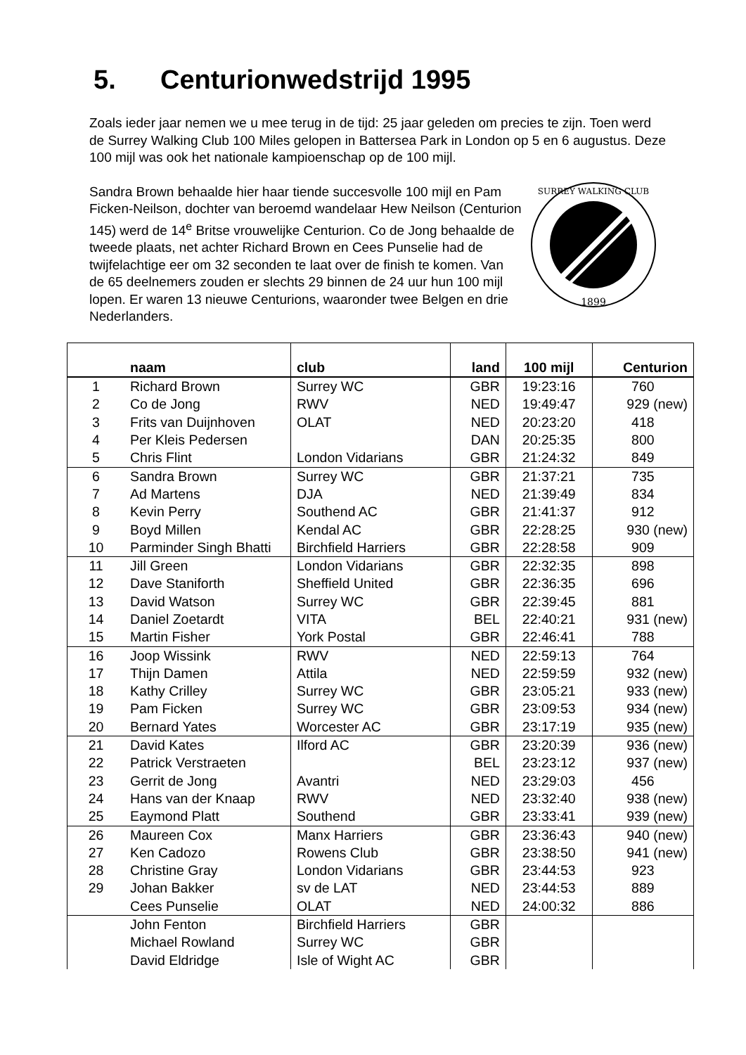5. Centurionwedstrijd 1995
Zoals ieder jaar nemen we u mee terug in de tijd: 25 jaar geleden om precies te zijn. Toen werd de Surrey Walking Club 100 Miles gelopen in Battersea Park in London op 5 en 6 augustus. Deze 100 mijl was ook het nationale kampioenschap op de 100 mijl.
1899
SURREY WALKING CLUB
Sandra Brown behaalde hier haar tiende succesvolle 100 mijl en Pam Ficken-Neilson, dochter van beroemd wandelaar Hew Neilson (Centurion 145) werd de 14<sup>e</sup> Britse vrouwelijke Centurion. Co de Jong behaalde de tweede plaats, net achter Richard Brown en Cees Punselie had de twijfelachtige eer om 32 seconden te laat over de finish te komen. Van de 65 deelnemers zouden er slechts 29 binnen de 24 uur hun 100 mijl lopen. Er waren 13 nieuwe Centurions, waaronder twee Belgen en drie Nederlanders.
| | naam | club | land | 100 mijl | Centurion |
| --- | --- | --- | --- | --- | --- |
| 1 | Richard Brown | Surrey WC | GBR | 19:23:16 | 760 |
| 2 | Co de Jong | RWV | NED | 19:49:47 | 929 (new) |
| 3 | Frits van Duijnhoven | OLAT | NED | 20:23:20 | 418 |
| 4 | Per Kleis Pedersen | | DAN | 20:25:35 | 800 |
| 5 | Chris Flint | London Vidarians | GBR | 21:24:32 | 849 |
| 6 | Sandra Brown | Surrey WC | GBR | 21:37:21 | 735 |
| 7 | Ad Martens | DJA | NED | 21:39:49 | 834 |
| 8 | Kevin Perry | Southend AC | GBR | 21:41:37 | 912 |
| 9 | Boyd Millen | Kendal AC | GBR | 22:28:25 | 930 (new) |
| 10 | Parminder Singh Bhatti | Birchfield Harriers | GBR | 22:28:58 | 909 |
| 11 | Jill Green | London Vidarians | GBR | 22:32:35 | 898 |
| 12 | Dave Staniforth | Sheffield United | GBR | 22:36:35 | 696 |
| 13 | David Watson | Surrey WC | GBR | 22:39:45 | 881 |
| 14 | Daniel Zoetardt | VITA | BEL | 22:40:21 | 931 (new) |
| 15 | Martin Fisher | York Postal | GBR | 22:46:41 | 788 |
| 16 | Joop Wissink | RWV | NED | 22:59:13 | 764 |
| 17 | Thijn Damen | Attila | NED | 22:59:59 | 932 (new) |
| 18 | Kathy Crilley | Surrey WC | GBR | 23:05:21 | 933 (new) |
| 19 | Pam Ficken | Surrey WC | GBR | 23:09:53 | 934 (new) |
| 20 | Bernard Yates | Worcester AC | GBR | 23:17:19 | 935 (new) |
| 21 | David Kates | Ilford AC | GBR | 23:20:39 | 936 (new) |
| 22 | Patrick Verstraeten | | BEL | 23:23:12 | 937 (new) |
| 23 | Gerrit de Jong | Avantri | NED | 23:29:03 | 456 |
| 24 | Hans van der Knaap | RWV | NED | 23:32:40 | 938 (new) |
| 25 | Eaymond Platt | Southend | GBR | 23:33:41 | 939 (new) |
| 26 | Maureen Cox | Manx Harriers | GBR | 23:36:43 | 940 (new) |
| 27 | Ken Cadozo | Rowens Club | GBR | 23:38:50 | 941 (new) |
| 28 | Christine Gray | London Vidarians | GBR | 23:44:53 | 923 |
| 29 | Johan Bakker | sv de LAT | NED | 23:44:53 | 889 |
| | Cees Punselie | OLAT | NED | 24:00:32 | 886 |
| | John Fenton | Birchfield Harriers | GBR | | |
| | Michael Rowland | Surrey WC | GBR | | |
| | David Eldridge | Isle of Wight AC | GBR | | |